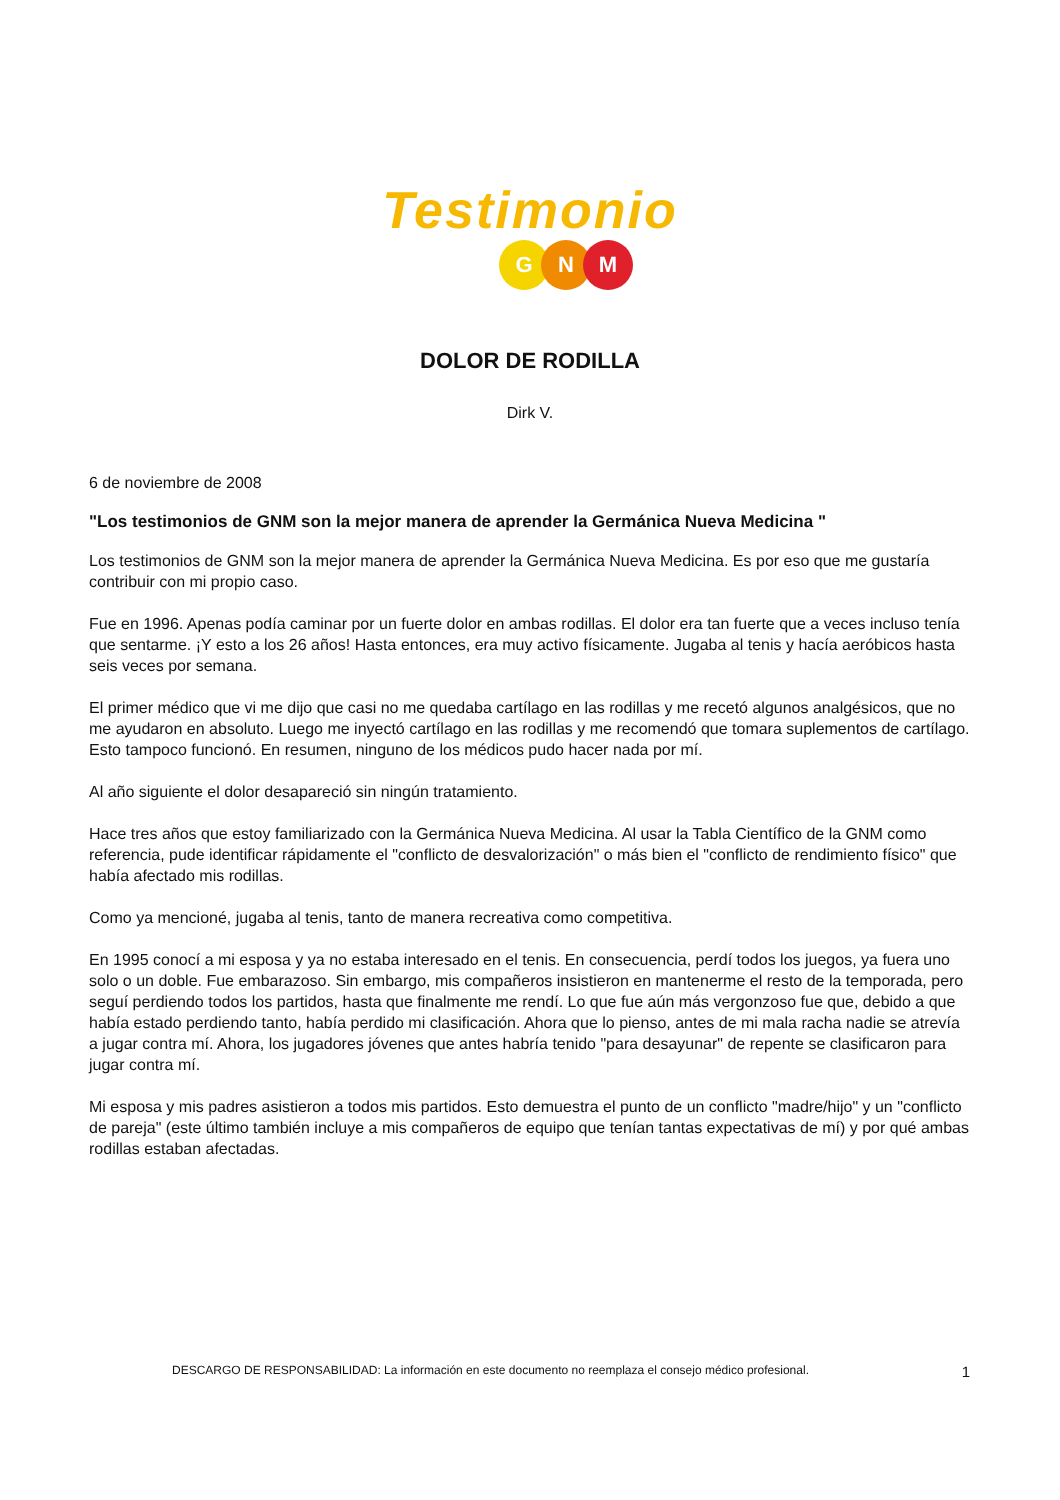Testimonio
G N M
DOLOR DE RODILLA
Dirk V.
6 de noviembre de 2008
"Los testimonios de GNM son la mejor manera de aprender la Germánica Nueva Medicina "
Los testimonios de GNM son la mejor manera de aprender la Germánica Nueva Medicina. Es por eso que me gustaría contribuir con mi propio caso.
Fue en 1996. Apenas podía caminar por un fuerte dolor en ambas rodillas. El dolor era tan fuerte que a veces incluso tenía que sentarme. ¡Y esto a los 26 años! Hasta entonces, era muy activo físicamente. Jugaba al tenis y hacía aeróbicos hasta seis veces por semana.
El primer médico que vi me dijo que casi no me quedaba cartílago en las rodillas y me recetó algunos analgésicos, que no me ayudaron en absoluto. Luego me inyectó cartílago en las rodillas y me recomendó que tomara suplementos de cartílago. Esto tampoco funcionó. En resumen, ninguno de los médicos pudo hacer nada por mí.
Al año siguiente el dolor desapareció sin ningún tratamiento.
Hace tres años que estoy familiarizado con la Germánica Nueva Medicina. Al usar la Tabla Científico de la GNM como referencia, pude identificar rápidamente el "conflicto de desvalorización" o más bien el "conflicto de rendimiento físico" que había afectado mis rodillas.
Como ya mencioné, jugaba al tenis, tanto de manera recreativa como competitiva.
En 1995 conocí a mi esposa y ya no estaba interesado en el tenis. En consecuencia, perdí todos los juegos, ya fuera uno solo o un doble. Fue embarazoso. Sin embargo, mis compañeros insistieron en mantenerme el resto de la temporada, pero seguí perdiendo todos los partidos, hasta que finalmente me rendí. Lo que fue aún más vergonzoso fue que, debido a que había estado perdiendo tanto, había perdido mi clasificación. Ahora que lo pienso, antes de mi mala racha nadie se atrevía a jugar contra mí. Ahora, los jugadores jóvenes que antes habría tenido "para desayunar" de repente se clasificaron para jugar contra mí.
Mi esposa y mis padres asistieron a todos mis partidos. Esto demuestra el punto de un conflicto "madre/hijo" y un "conflicto de pareja" (este último también incluye a mis compañeros de equipo que tenían tantas expectativas de mí) y por qué ambas rodillas estaban afectadas.
DESCARGO DE RESPONSABILIDAD: La información en este documento no reemplaza el consejo médico profesional. 1